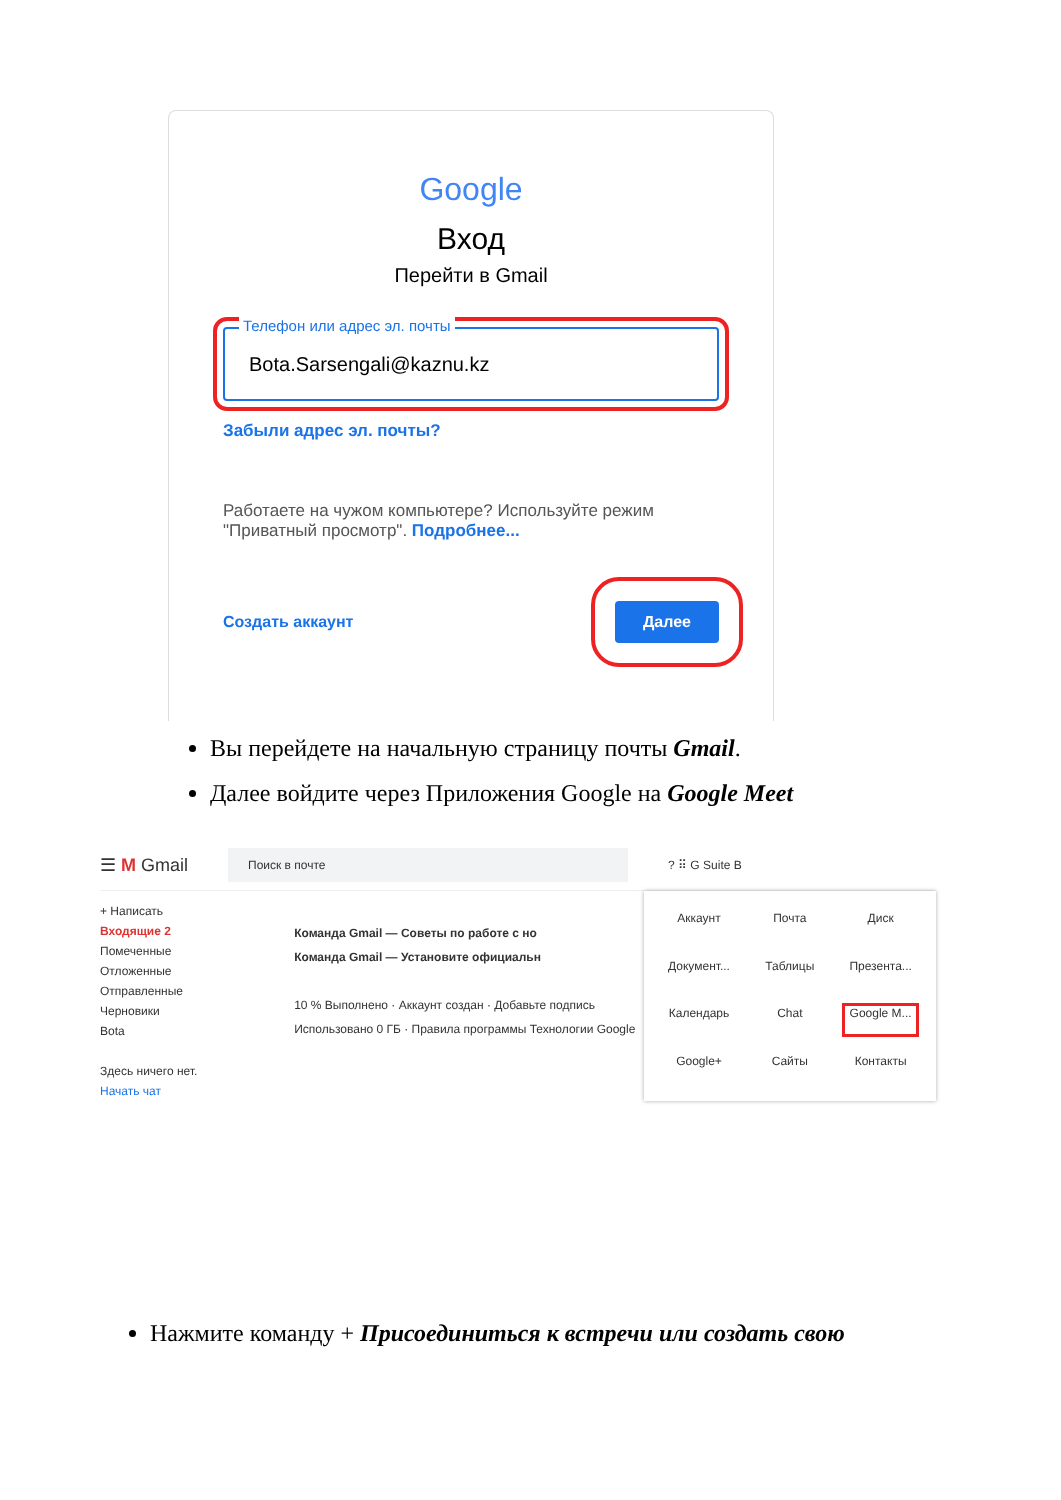Google
Вход
Перейти в Gmail
Телефон или адрес эл. почты
Bota.Sarsengali@kaznu.kz
Забыли адрес эл. почты?
Работаете на чужом компьютере? Используйте режим "Приватный просмотр". Подробнее...
Создать аккаунт Далее
Вы перейдете на начальную страницу почты Gmail.
Далее войдите через Приложения Google на Google Meet
☰ M Gmail Поиск в почте? ⠿ G Suite B
+ Написать
Входящие 2
Помеченные
Отложенные
Отправленные
Черновики
Bota
Здесь ничего нет.
Начать чат
Команда Gmail — Советы по работе с но
Команда Gmail — Установите официальн
10 % Выполнено · Аккаунт создан · Добавьте подпись
Использовано 0 ГБ · Правила программы Технологии Google
Аккаунт
Почта
Диск
Документ...
Таблицы
Презента...
Календарь
Chat
Google M...
Google+
Сайты
Контакты
Нажмите команду + Присоединиться к встречи или создать свою